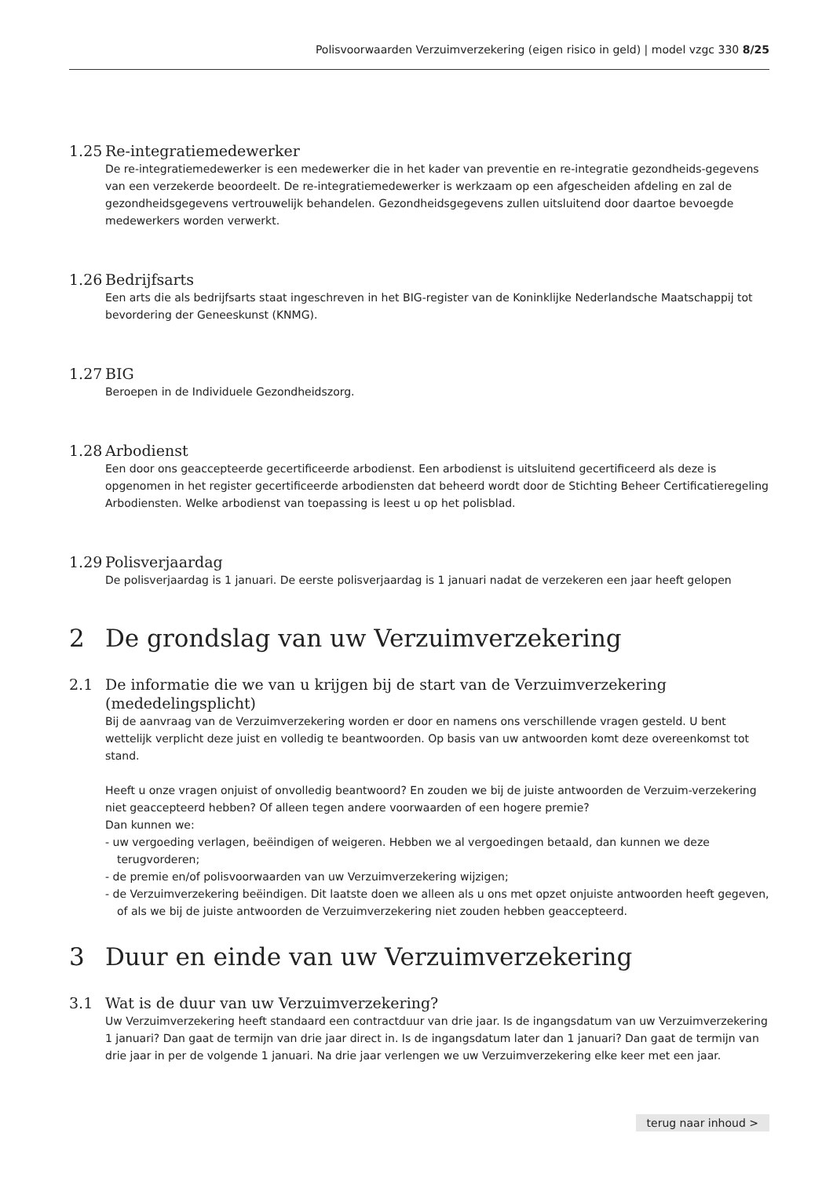Polisvoorwaarden Verzuimverzekering (eigen risico in geld) | model vzgc 330 8/25
1.25 Re-integratiemedewerker
De re-integratiemedewerker is een medewerker die in het kader van preventie en re-integratie gezondheids-gegevens van een verzekerde beoordeelt. De re-integratiemedewerker is werkzaam op een afgescheiden afdeling en zal de gezondheidsgegevens vertrouwelijk behandelen. Gezondheidsgegevens zullen uitsluitend door daartoe bevoegde medewerkers worden verwerkt.
1.26 Bedrijfsarts
Een arts die als bedrijfsarts staat ingeschreven in het BIG-register van de Koninklijke Nederlandsche Maatschappij tot bevordering der Geneeskunst (KNMG).
1.27 BIG
Beroepen in de Individuele Gezondheidszorg.
1.28 Arbodienst
Een door ons geaccepteerde gecertificeerde arbodienst. Een arbodienst is uitsluitend gecertificeerd als deze is opgenomen in het register gecertificeerde arbodiensten dat beheerd wordt door de Stichting Beheer Certificatieregeling Arbodiensten. Welke arbodienst van toepassing is leest u op het polisblad.
1.29 Polisverjaardag
De polisverjaardag is 1 januari. De eerste polisverjaardag is 1 januari nadat de verzekeren een jaar heeft gelopen
2 De grondslag van uw Verzuimverzekering
2.1 De informatie die we van u krijgen bij de start van de Verzuimverzekering (mededelingsplicht)
Bij de aanvraag van de Verzuimverzekering worden er door en namens ons verschillende vragen gesteld. U bent wettelijk verplicht deze juist en volledig te beantwoorden. Op basis van uw antwoorden komt deze overeenkomst tot stand.
Heeft u onze vragen onjuist of onvolledig beantwoord? En zouden we bij de juiste antwoorden de Verzuim-verzekering niet geaccepteerd hebben? Of alleen tegen andere voorwaarden of een hogere premie?
Dan kunnen we:
- uw vergoeding verlagen, beëindigen of weigeren. Hebben we al vergoedingen betaald, dan kunnen we deze terugvorderen;
- de premie en/of polisvoorwaarden van uw Verzuimverzekering wijzigen;
- de Verzuimverzekering beëindigen. Dit laatste doen we alleen als u ons met opzet onjuiste antwoorden heeft gegeven, of als we bij de juiste antwoorden de Verzuimverzekering niet zouden hebben geaccepteerd.
3 Duur en einde van uw Verzuimverzekering
3.1 Wat is de duur van uw Verzuimverzekering?
Uw Verzuimverzekering heeft standaard een contractduur van drie jaar. Is de ingangsdatum van uw Verzuimverzekering 1 januari? Dan gaat de termijn van drie jaar direct in. Is de ingangsdatum later dan 1 januari? Dan gaat de termijn van drie jaar in per de volgende 1 januari. Na drie jaar verlengen we uw Verzuimverzekering elke keer met een jaar.
terug naar inhoud >